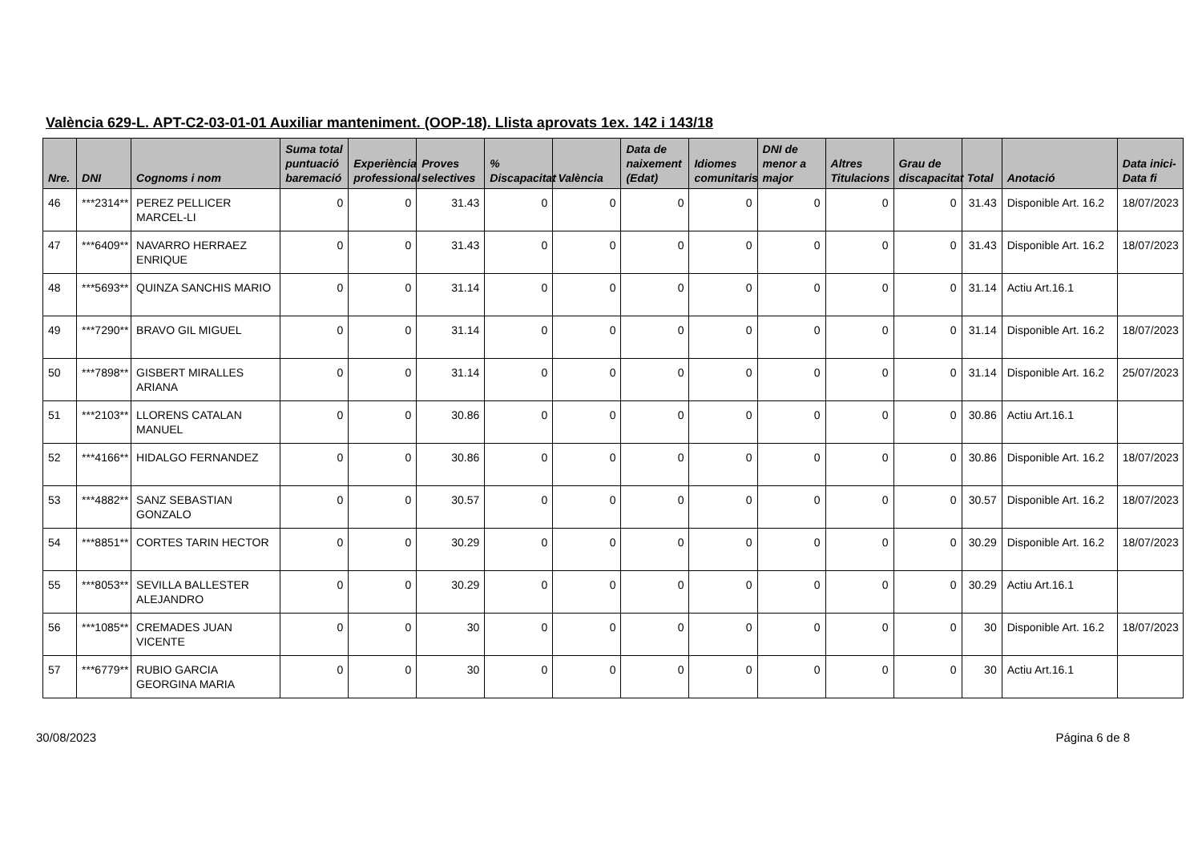València 629-L. APT-C2-03-01-01 Auxiliar manteniment. (OOP-18). Llista aprovats 1ex. 142 i 143/18
| Nre. | DNI | Cognoms i nom | Suma total puntuació baremació | Experiència professional | Proves selectives | % Discapacitat | València | Data de naixement (Edat) | Idiomes comunitaris | DNI de menor a major | Altres Titulacions | Grau de discapacitat | Total | Anotació | Data inici-Data fi |
| --- | --- | --- | --- | --- | --- | --- | --- | --- | --- | --- | --- | --- | --- | --- | --- |
| 46 | ***2314** | PEREZ PELLICER MARCEL-LI | 0 | 0 | 31.43 | 0 | 0 | 0 | 0 | 0 | 0 | 0 | 31.43 | Disponible Art. 16.2 | 18/07/2023 |
| 47 | ***6409** | NAVARRO HERRAEZ ENRIQUE | 0 | 0 | 31.43 | 0 | 0 | 0 | 0 | 0 | 0 | 0 | 31.43 | Disponible Art. 16.2 | 18/07/2023 |
| 48 | ***5693** | QUINZA SANCHIS MARIO | 0 | 0 | 31.14 | 0 | 0 | 0 | 0 | 0 | 0 | 0 | 31.14 | Actiu Art.16.1 | |
| 49 | ***7290** | BRAVO GIL MIGUEL | 0 | 0 | 31.14 | 0 | 0 | 0 | 0 | 0 | 0 | 0 | 31.14 | Disponible Art. 16.2 | 18/07/2023 |
| 50 | ***7898** | GISBERT MIRALLES ARIANA | 0 | 0 | 31.14 | 0 | 0 | 0 | 0 | 0 | 0 | 0 | 31.14 | Disponible Art. 16.2 | 25/07/2023 |
| 51 | ***2103** | LLORENS CATALAN MANUEL | 0 | 0 | 30.86 | 0 | 0 | 0 | 0 | 0 | 0 | 0 | 30.86 | Actiu Art.16.1 | |
| 52 | ***4166** | HIDALGO FERNANDEZ | 0 | 0 | 30.86 | 0 | 0 | 0 | 0 | 0 | 0 | 0 | 30.86 | Disponible Art. 16.2 | 18/07/2023 |
| 53 | ***4882** | SANZ SEBASTIAN GONZALO | 0 | 0 | 30.57 | 0 | 0 | 0 | 0 | 0 | 0 | 0 | 30.57 | Disponible Art. 16.2 | 18/07/2023 |
| 54 | ***8851** | CORTES TARIN HECTOR | 0 | 0 | 30.29 | 0 | 0 | 0 | 0 | 0 | 0 | 0 | 30.29 | Disponible Art. 16.2 | 18/07/2023 |
| 55 | ***8053** | SEVILLA BALLESTER ALEJANDRO | 0 | 0 | 30.29 | 0 | 0 | 0 | 0 | 0 | 0 | 0 | 30.29 | Actiu Art.16.1 | |
| 56 | ***1085** | CREMADES JUAN VICENTE | 0 | 0 | 30 | 0 | 0 | 0 | 0 | 0 | 0 | 0 | 30 | Disponible Art. 16.2 | 18/07/2023 |
| 57 | ***6779** | RUBIO GARCIA GEORGINA MARIA | 0 | 0 | 30 | 0 | 0 | 0 | 0 | 0 | 0 | 0 | 30 | Actiu Art.16.1 | |
30/08/2023 Página 6 de 8